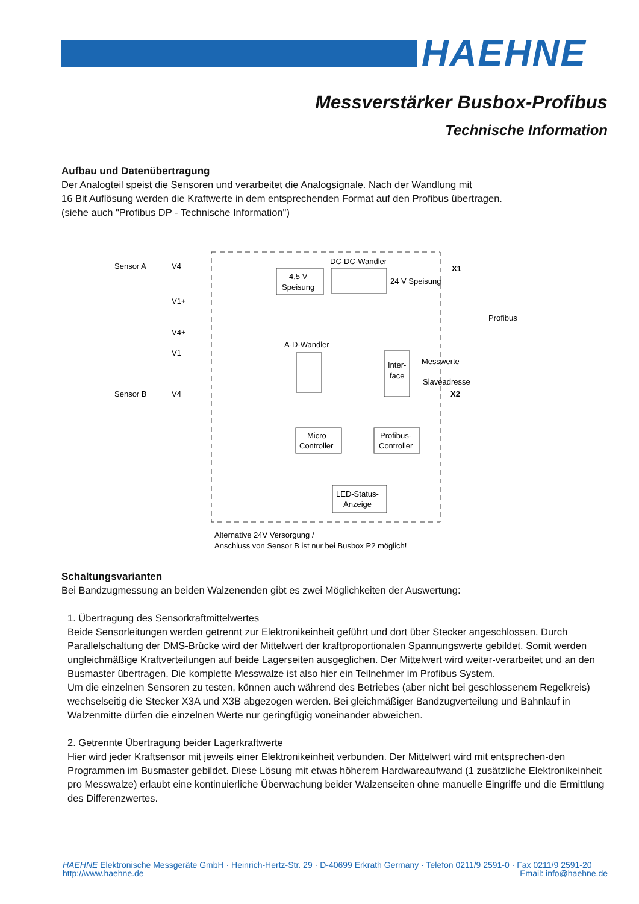HAEHNE
Messverstärker Busbox-Profibus
Technische Information
Aufbau und Datenübertragung
Der Analogteil speist die Sensoren und verarbeitet die Analogsignale. Nach der Wandlung mit
16 Bit Auflösung werden die Kraftwerte in dem entsprechenden Format auf den Profibus übertragen.
(siehe auch "Profibus DP - Technische Information")
Sensor A
V4
V1+
V4+
V1
Sensor B
V4
4,5 V
Speisung
DC-DC-Wandler
24 V Speisung
X1
A-D-Wandler
Inter-
face
Profibus
Messwerte
Slaveadresse
X2
Micro
Controller
Profibus-
Controller
LED-Status-
Anzeige
Alternative 24V Versorgung /
Anschluss von Sensor B ist nur bei Busbox P2 möglich!
Schaltungsvarianten
Bei Bandzugmessung an beiden Walzenenden gibt es zwei Möglichkeiten der Auswertung:
1. Übertragung des Sensorkraftmittelwertes
Beide Sensorleitungen werden getrennt zur Elektronikeinheit geführt und dort über Stecker angeschlossen. Durch Parallelschaltung der DMS-Brücke wird der Mittelwert der kraftproportionalen Spannungswerte gebildet. Somit werden ungleichmäßige Kraftverteilungen auf beide Lagerseiten ausgeglichen. Der Mittelwert wird weiter-verarbeitet und an den Busmaster übertragen. Die komplette Messwalze ist also hier ein Teilnehmer im Profibus System.
Um die einzelnen Sensoren zu testen, können auch während des Betriebes (aber nicht bei geschlossenem Regelkreis) wechselseitig die Stecker X3A und X3B abgezogen werden. Bei gleichmäßiger Bandzugverteilung und Bahnlauf in Walzenmitte dürfen die einzelnen Werte nur geringfügig voneinander abweichen.
2. Getrennte Übertragung beider Lagerkraftwerte
Hier wird jeder Kraftsensor mit jeweils einer Elektronikeinheit verbunden. Der Mittelwert wird mit entsprechen-den Programmen im Busmaster gebildet. Diese Lösung mit etwas höherem Hardwareaufwand (1 zusätzliche Elektronikeinheit pro Messwalze) erlaubt eine kontinuierliche Überwachung beider Walzenseiten ohne manuelle Eingriffe und die Ermittlung des Differenzwertes.
HAEHNE Elektronische Messgeräte GmbH · Heinrich-Hertz-Str. 29 · D-40699 Erkrath Germany · Telefon 0211/9 2591-0 · Fax 0211/9 2591-20
http://www.haehne.de Email: info@haehne.de